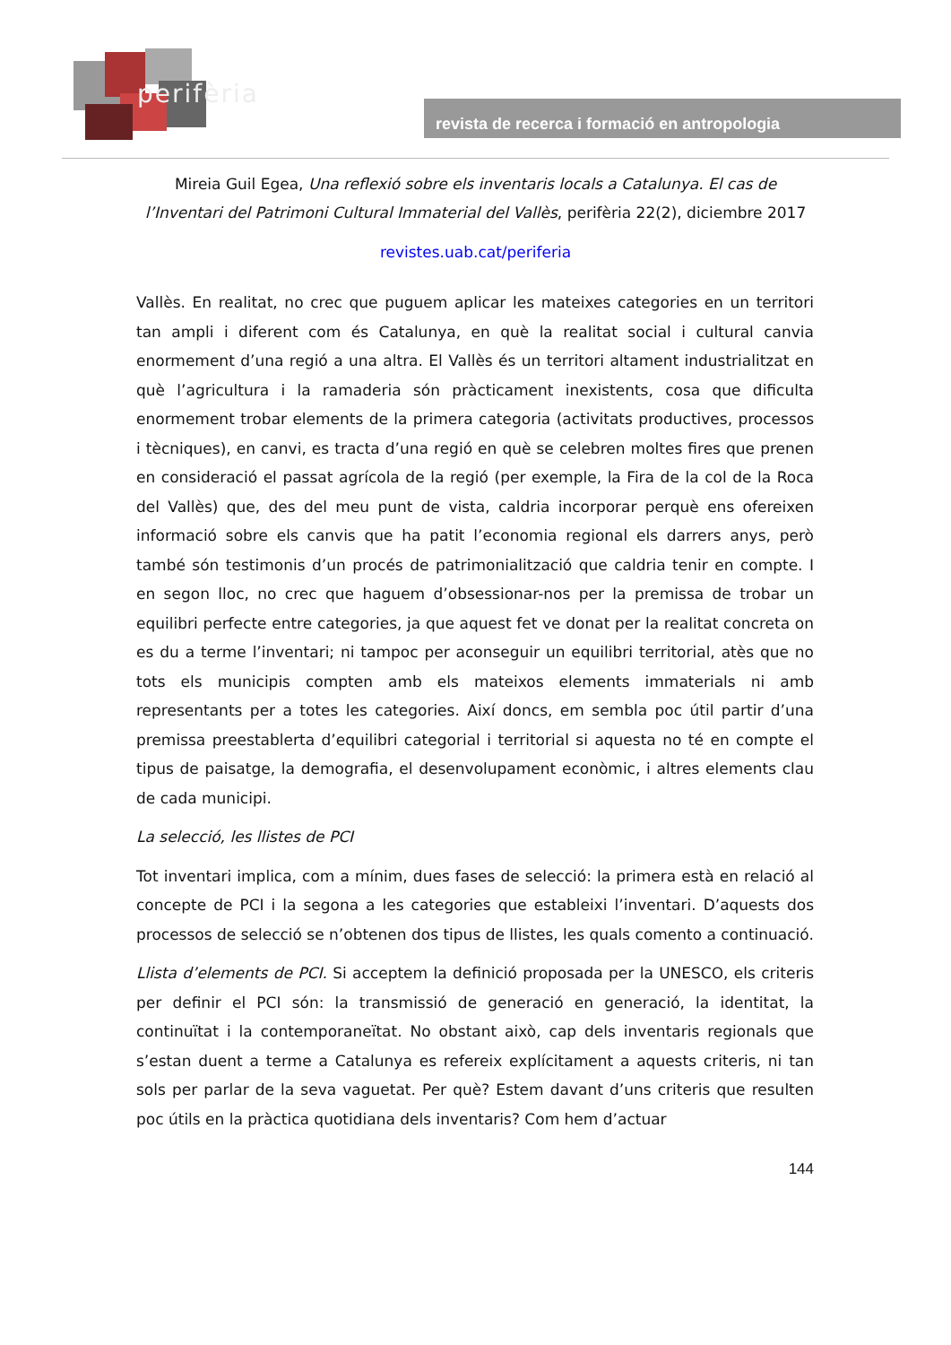perifèria revista de recerca i formació en antropologia
Mireia Guil Egea, Una reflexió sobre els inventaris locals a Catalunya. El cas de l’Inventari del Patrimoni Cultural Immaterial del Vallès, perifèria 22(2), diciembre 2017
revistes.uab.cat/periferia
Vallès. En realitat, no crec que puguem aplicar les mateixes categories en un territori tan ampli i diferent com és Catalunya, en què la realitat social i cultural canvia enormement d’una regió a una altra. El Vallès és un territori altament industrialitzat en què l’agricultura i la ramaderia són pràcticament inexistents, cosa que dificulta enormement trobar elements de la primera categoria (activitats productives, processos i tècniques), en canvi, es tracta d’una regió en què se celebren moltes fires que prenen en consideració el passat agrícola de la regió (per exemple, la Fira de la col de la Roca del Vallès) que, des del meu punt de vista, caldria incorporar perquè ens ofereixen informació sobre els canvis que ha patit l’economia regional els darrers anys, però també són testimonis d’un procés de patrimonialització que caldria tenir en compte. I en segon lloc, no crec que haguem d’obsessionar-nos per la premissa de trobar un equilibri perfecte entre categories, ja que aquest fet ve donat per la realitat concreta on es du a terme l’inventari; ni tampoc per aconseguir un equilibri territorial, atès que no tots els municipis compten amb els mateixos elements immaterials ni amb representants per a totes les categories. Així doncs, em sembla poc útil partir d’una premissa preestablerta d’equilibri categorial i territorial si aquesta no té en compte el tipus de paisatge, la demografia, el desenvolupament econòmic, i altres elements clau de cada municipi.
La selecció, les llistes de PCI
Tot inventari implica, com a mínim, dues fases de selecció: la primera està en relació al concepte de PCI i la segona a les categories que estableixi l’inventari. D’aquests dos processos de selecció se n’obtenen dos tipus de llistes, les quals comento a continuació.
Llista d’elements de PCI. Si acceptem la definició proposada per la UNESCO, els criteris per definir el PCI són: la transmissió de generació en generació, la identitat, la continuïtat i la contemporaneïtat. No obstant això, cap dels inventaris regionals que s’estan duent a terme a Catalunya es refereix explícitament a aquests criteris, ni tan sols per parlar de la seva vaguetat. Per què? Estem davant d’uns criteris que resulten poc útils en la pràctica quotidiana dels inventaris? Com hem d’actuar
144